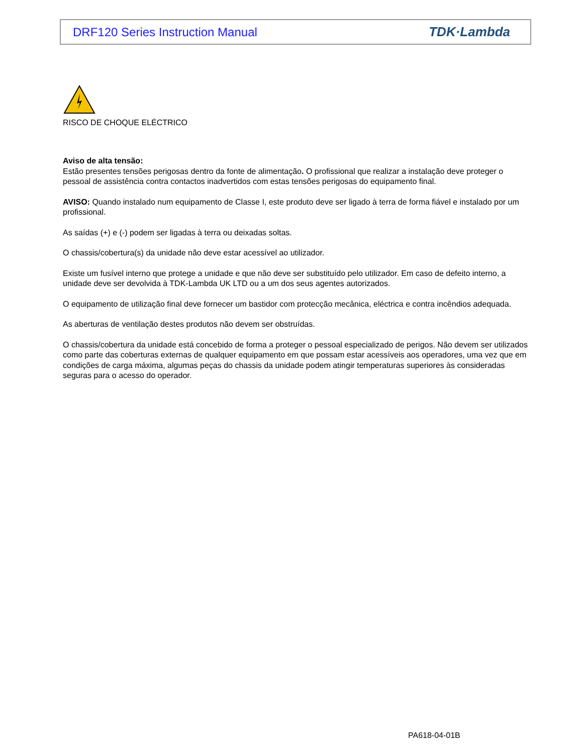DRF120 Series Instruction Manual TDK·Lambda
RISCO DE CHOQUE ELÉCTRICO
Aviso de alta tensão:
Estão presentes tensões perigosas dentro da fonte de alimentação. O profissional que realizar a instalação deve proteger o pessoal de assistência contra contactos inadvertidos com estas tensões perigosas do equipamento final.
AVISO: Quando instalado num equipamento de Classe I, este produto deve ser ligado à terra de forma fiável e instalado por um profissional.
As saídas (+) e (-) podem ser ligadas à terra ou deixadas soltas.
O chassis/cobertura(s) da unidade não deve estar acessível ao utilizador.
Existe um fusível interno que protege a unidade e que não deve ser substituído pelo utilizador. Em caso de defeito interno, a unidade deve ser devolvida à TDK-Lambda UK LTD ou a um dos seus agentes autorizados.
O equipamento de utilização final deve fornecer um bastidor com protecção mecânica, eléctrica e contra incêndios adequada.
As aberturas de ventilação destes produtos não devem ser obstruídas.
O chassis/cobertura da unidade está concebido de forma a proteger o pessoal especializado de perigos. Não devem ser utilizados como parte das coberturas externas de qualquer equipamento em que possam estar acessíveis aos operadores, uma vez que em condições de carga máxima, algumas peças do chassis da unidade podem atingir temperaturas superiores às consideradas seguras para o acesso do operador.
PA618-04-01B